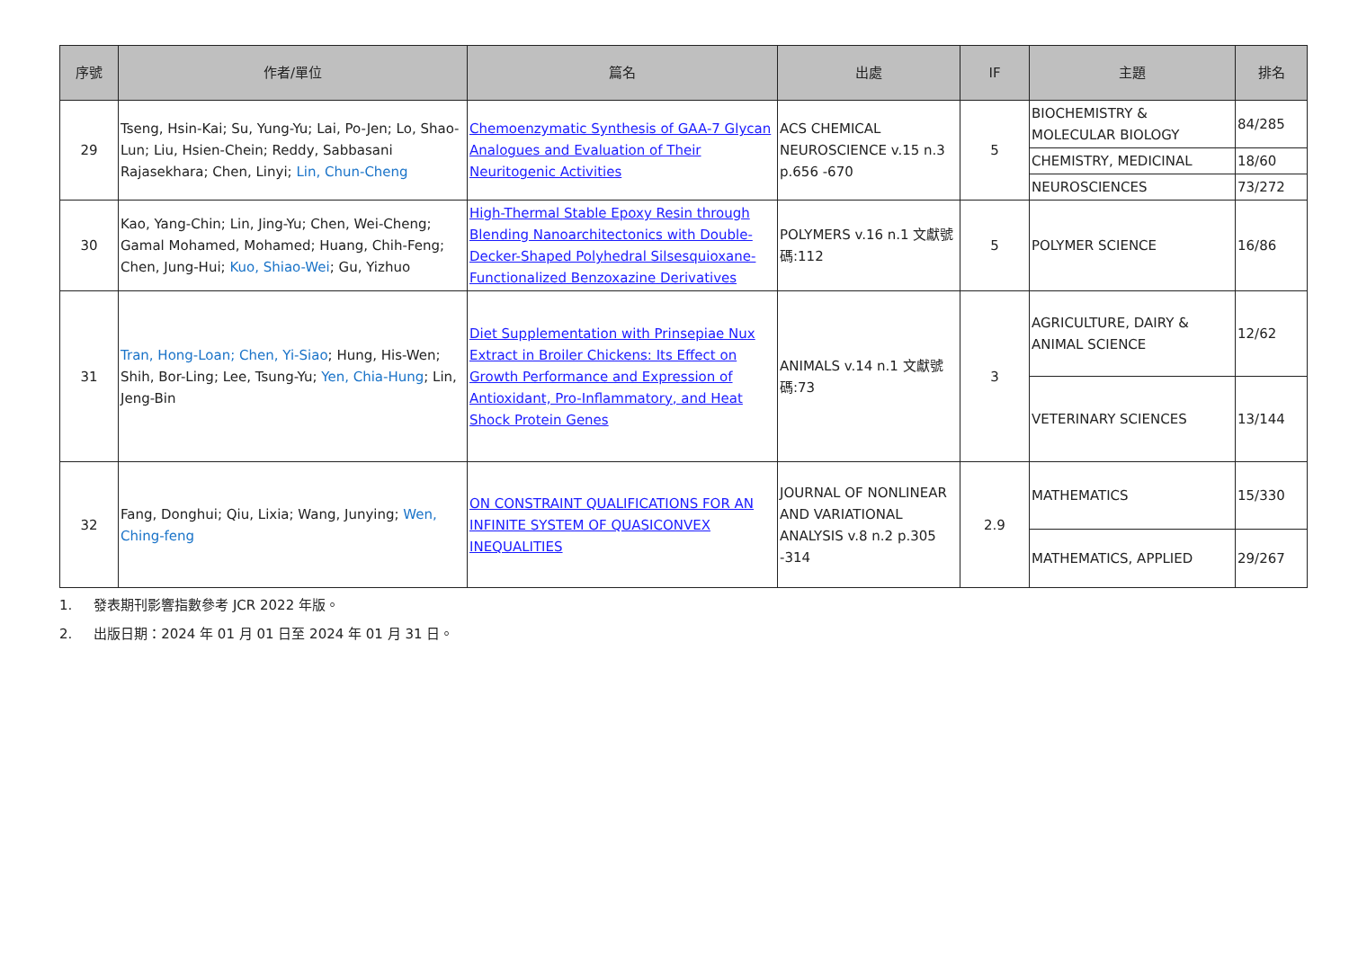| 序號 | 作者/單位 | 篇名 | 出處 | IF | 主題 | 排名 |
| --- | --- | --- | --- | --- | --- | --- |
| 29 | Tseng, Hsin-Kai; Su, Yung-Yu; Lai, Po-Jen; Lo, Shao-Lun; Liu, Hsien-Chein; Reddy, Sabbasani Rajasekhara; Chen, Linyi; Lin, Chun-Cheng | Chemoenzymatic Synthesis of GAA-7 Glycan Analogues and Evaluation of Their Neuritogenic Activities | ACS CHEMICAL NEUROSCIENCE v.15 n.3 p.656 -670 | 5 | BIOCHEMISTRY & MOLECULAR BIOLOGY | 84/285 |
| | | | | | CHEMISTRY, MEDICINAL | 18/60 |
| | | | | | NEUROSCIENCES | 73/272 |
| 30 | Kao, Yang-Chin; Lin, Jing-Yu; Chen, Wei-Cheng; Gamal Mohamed, Mohamed; Huang, Chih-Feng; Chen, Jung-Hui; Kuo, Shiao-Wei ; Gu, Yizhuo | High-Thermal Stable Epoxy Resin through Blending Nanoarchitectonics with Double-Decker-Shaped Polyhedral Silsesquioxane-Functionalized Benzoxazine Derivatives | POLYMERS v.16 n.1 文獻號碼:112 | 5 | POLYMER SCIENCE | 16/86 |
| 31 | Tran, Hong-Loan; Chen, Yi-Siao ; Hung, His-Wen; Shih, Bor-Ling; Lee, Tsung-Yu; Yen, Chia-Hung ; Lin, Jeng-Bin | Diet Supplementation with Prinsepiae Nux Extract in Broiler Chickens: Its Effect on Growth Performance and Expression of Antioxidant, Pro-Inflammatory, and Heat Shock Protein Genes | ANIMALS v.14 n.1 文獻號碼:73 | 3 | AGRICULTURE, DAIRY & ANIMAL SCIENCE | 12/62 |
| | | | | | VETERINARY SCIENCES | 13/144 |
| 32 | Fang, Donghui; Qiu, Lixia; Wang, Junying; Wen, Ching-feng | ON CONSTRAINT QUALIFICATIONS FOR AN INFINITE SYSTEM OF QUASICONVEX INEQUALITIES | JOURNAL OF NONLINEAR AND VARIATIONAL ANALYSIS v.8 n.2 p.305 -314 | 2.9 | MATHEMATICS | 15/330 |
| | | | | | MATHEMATICS, APPLIED | 29/267 |
1. 發表期刊影響指數參考 JCR 2022 年版。
2. 出版日期：2024 年 01 月 01 日至 2024 年 01 月 31 日。